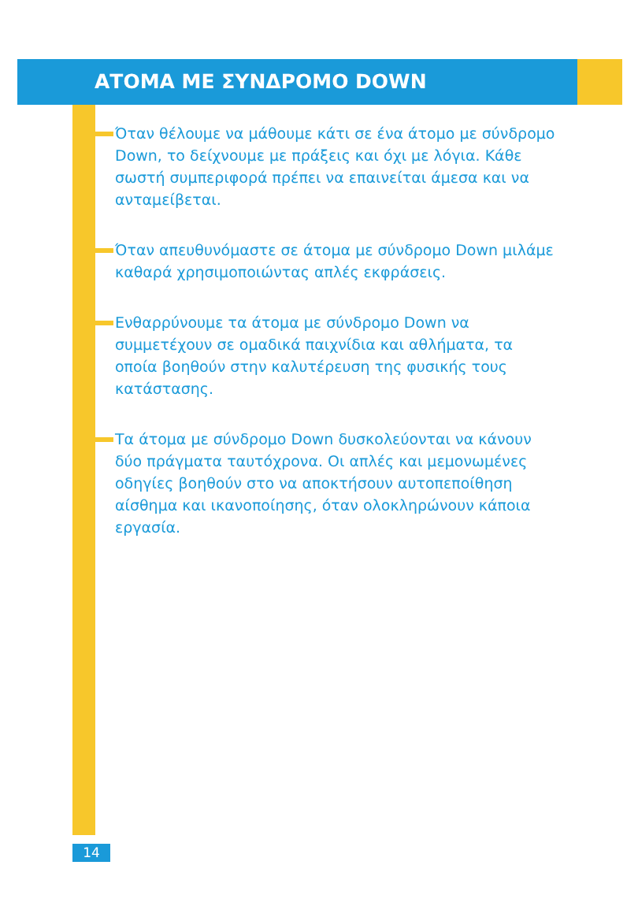ΑΤΟΜΑ ΜΕ ΣΥΝΔΡΟΜΟ DOWN
Όταν θέλουμε να μάθουμε κάτι σε ένα άτομο με σύνδρομο Down, το δείχνουμε με πράξεις και όχι με λόγια. Κάθε σωστή συμπεριφορά πρέπει να επαινείται άμεσα και να ανταμείβεται.
Όταν απευθυνόμαστε σε άτομα με σύνδρομο Down μιλάμε καθαρά χρησιμοποιώντας απλές εκφράσεις.
Ενθαρρύνουμε τα άτομα με σύνδρομο Down να συμμετέχουν σε ομαδικά παιχνίδια και αθλήματα, τα οποία βοηθούν στην καλυτέρευση της φυσικής τους κατάστασης.
Τα άτομα με σύνδρομο Down δυσκολεύονται να κάνουν δύο πράγματα ταυτόχρονα. Οι απλές και μεμονωμένες οδηγίες βοηθούν στο να αποκτήσουν αυτοπεποίθηση αίσθημα και ικανοποίησης, όταν ολοκληρώνουν κάποια εργασία.
14